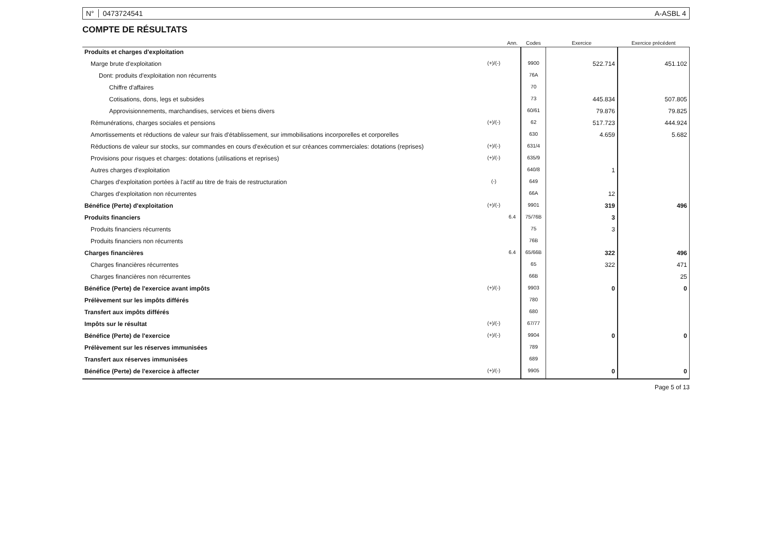N° 0473724541 A-ASBL 4
COMPTE DE RÉSULTATS
| | | Ann. | Codes | Exercice | Exercice précédent |
| --- | --- | --- | --- | --- | --- |
| Produits et charges d'exploitation | | | | | |
| Marge brute d'exploitation | (+)/(-) | | 9900 | 522.714 | 451.102 |
| Dont: produits d'exploitation non récurrents | | | 76A | | |
| Chiffre d'affaires | | | 70 | | |
| Cotisations, dons, legs et subsides | | | 73 | 445.834 | 507.805 |
| Approvisionnements, marchandises, services et biens divers | | | 60/61 | 79.876 | 79.825 |
| Rémunérations, charges sociales et pensions | (+)/(-) | | 62 | 517.723 | 444.924 |
| Amortissements et réductions de valeur sur frais d'établissement, sur immobilisations incorporelles et corporelles | | | 630 | 4.659 | 5.682 |
| Réductions de valeur sur stocks, sur commandes en cours d'exécution et sur créances commerciales: dotations (reprises) | (+)/(-) | | 631/4 | | |
| Provisions pour risques et charges: dotations (utilisations et reprises) | (+)/(-) | | 635/9 | | |
| Autres charges d'exploitation | | | 640/8 | 1 | |
| Charges d'exploitation portées à l'actif au titre de frais de restructuration | (-) | | 649 | | |
| Charges d'exploitation non récurrentes | | | 66A | 12 | |
| Bénéfice (Perte) d'exploitation | (+)/(-) | | 9901 | 319 | 496 |
| Produits financiers | | 6.4 | 75/76B | 3 | |
| Produits financiers récurrents | | | 75 | 3 | |
| Produits financiers non récurrents | | | 76B | | |
| Charges financières | | 6.4 | 65/66B | 322 | 496 |
| Charges financières récurrentes | | | 65 | 322 | 471 |
| Charges financières non récurrentes | | | 66B | | 25 |
| Bénéfice (Perte) de l'exercice avant impôts | (+)/(-) | | 9903 | 0 | 0 |
| Prélèvement sur les impôts différés | | | 780 | | |
| Transfert aux impôts différés | | | 680 | | |
| Impôts sur le résultat | (+)/(-) | | 67/77 | | |
| Bénéfice (Perte) de l'exercice | (+)/(-) | | 9904 | 0 | 0 |
| Prélèvement sur les réserves immunisées | | | 789 | | |
| Transfert aux réserves immunisées | | | 689 | | |
| Bénéfice (Perte) de l'exercice à affecter | (+)/(-) | | 9905 | 0 | 0 |
Page 5 of 13